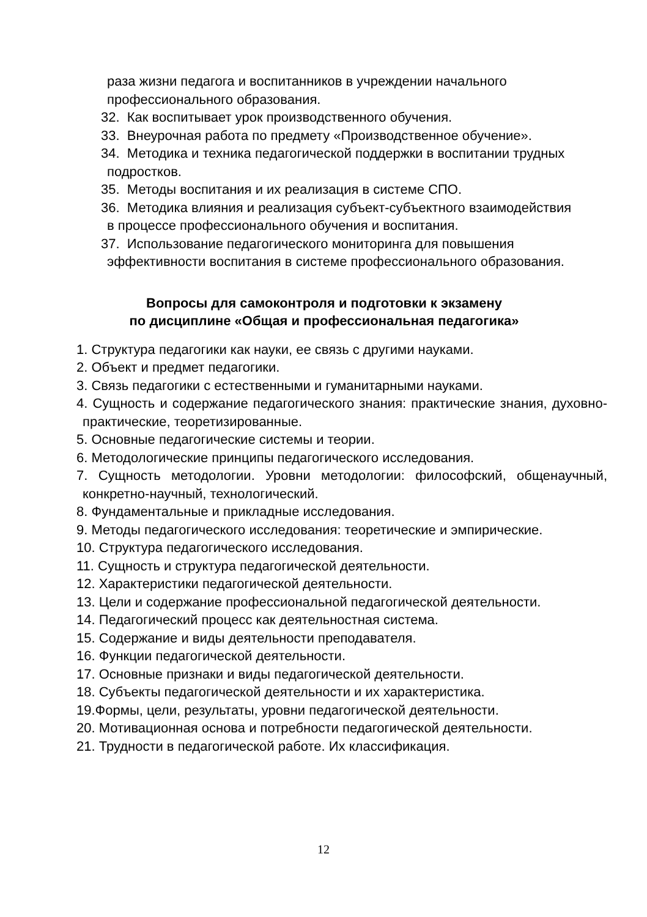раза жизни педагога и воспитанников в учреждении начального профессионального образования.
32. Как воспитывает урок производственного обучения.
33. Внеурочная работа по предмету «Производственное обучение».
34. Методика и техника педагогической поддержки в воспитании трудных подростков.
35. Методы воспитания и их реализация в системе СПО.
36. Методика влияния и реализация субъект-субъектного взаимодействия в процессе профессионального обучения и воспитания.
37. Использование педагогического мониторинга для повышения эффективности воспитания в системе профессионального образования.
Вопросы для самоконтроля и подготовки к экзамену
по дисциплине «Общая и профессиональная педагогика»
1. Структура педагогики как науки, ее связь с другими науками.
2. Объект и предмет педагогики.
3. Связь педагогики с естественными и гуманитарными науками.
4. Сущность и содержание педагогического знания: практические знания, духовно-практические, теоретизированные.
5. Основные педагогические системы и теории.
6. Методологические принципы педагогического исследования.
7. Сущность методологии. Уровни методологии: философский, общенаучный, конкретно-научный, технологический.
8. Фундаментальные и прикладные исследования.
9. Методы педагогического исследования: теоретические и эмпирические.
10. Структура педагогического исследования.
11. Сущность и структура педагогической деятельности.
12. Характеристики педагогической деятельности.
13. Цели и содержание профессиональной педагогической деятельности.
14. Педагогический процесс как деятельностная система.
15. Содержание и виды деятельности преподавателя.
16. Функции педагогической деятельности.
17. Основные признаки и виды педагогической деятельности.
18. Субъекты педагогической деятельности и их характеристика.
19.Формы, цели, результаты, уровни педагогической деятельности.
20. Мотивационная основа и потребности педагогической деятельности.
21. Трудности в педагогической работе. Их классификация.
12